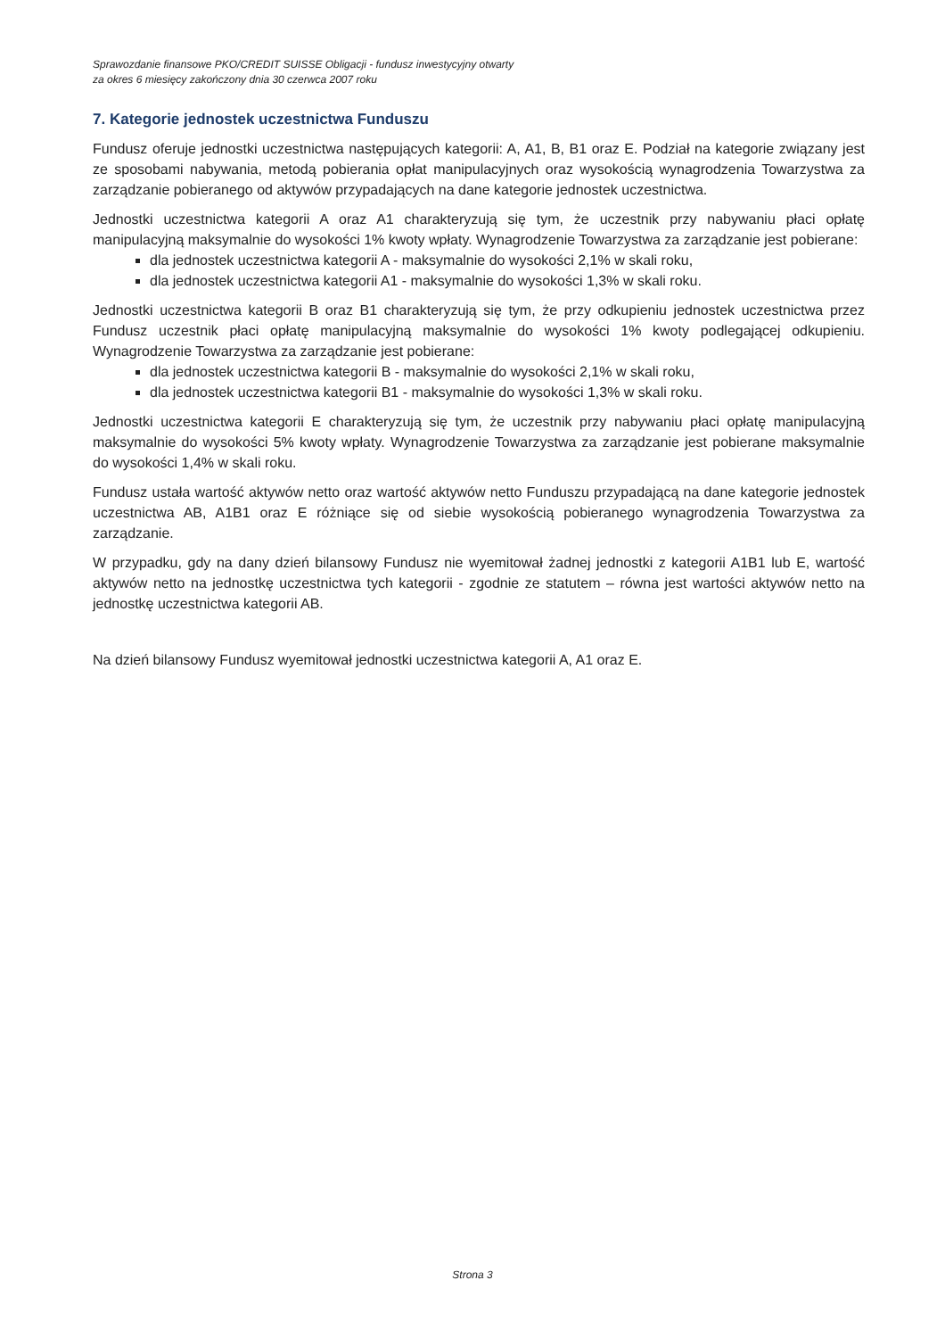Sprawozdanie finansowe PKO/CREDIT SUISSE Obligacji - fundusz inwestycyjny otwarty
za okres 6 miesięcy zakończony dnia 30 czerwca 2007 roku
7. Kategorie jednostek uczestnictwa Funduszu
Fundusz oferuje jednostki uczestnictwa następujących kategorii: A, A1, B, B1 oraz E. Podział na kategorie związany jest ze sposobami nabywania, metodą pobierania opłat manipulacyjnych oraz wysokością wynagrodzenia Towarzystwa za zarządzanie pobieranego od aktywów przypadających na dane kategorie jednostek uczestnictwa.
Jednostki uczestnictwa kategorii A oraz A1 charakteryzują się tym, że uczestnik przy nabywaniu płaci opłatę manipulacyjną maksymalnie do wysokości 1% kwoty wpłaty. Wynagrodzenie Towarzystwa za zarządzanie jest pobierane:
dla jednostek uczestnictwa kategorii A - maksymalnie do wysokości 2,1% w skali roku,
dla jednostek uczestnictwa kategorii A1 - maksymalnie do wysokości 1,3% w skali roku.
Jednostki uczestnictwa kategorii B oraz B1 charakteryzują się tym, że przy odkupieniu jednostek uczestnictwa przez Fundusz uczestnik płaci opłatę manipulacyjną maksymalnie do wysokości 1% kwoty podlegającej odkupieniu. Wynagrodzenie Towarzystwa za zarządzanie jest pobierane:
dla jednostek uczestnictwa kategorii B - maksymalnie do wysokości 2,1% w skali roku,
dla jednostek uczestnictwa kategorii B1 - maksymalnie do wysokości 1,3% w skali roku.
Jednostki uczestnictwa kategorii E charakteryzują się tym, że uczestnik przy nabywaniu płaci opłatę manipulacyjną maksymalnie do wysokości 5% kwoty wpłaty. Wynagrodzenie Towarzystwa za zarządzanie jest pobierane maksymalnie do wysokości 1,4% w skali roku.
Fundusz ustała wartość aktywów netto oraz wartość aktywów netto Funduszu przypadającą na dane kategorie jednostek uczestnictwa AB, A1B1 oraz E różniące się od siebie wysokością pobieranego wynagrodzenia Towarzystwa za zarządzanie.
W przypadku, gdy na dany dzień bilansowy Fundusz nie wyemitował żadnej jednostki z kategorii A1B1 lub E, wartość aktywów netto na jednostkę uczestnictwa tych kategorii - zgodnie ze statutem – równa jest wartości aktywów netto na jednostkę uczestnictwa kategorii AB.
Na dzień bilansowy Fundusz wyemitował jednostki uczestnictwa kategorii A, A1 oraz E.
Strona 3